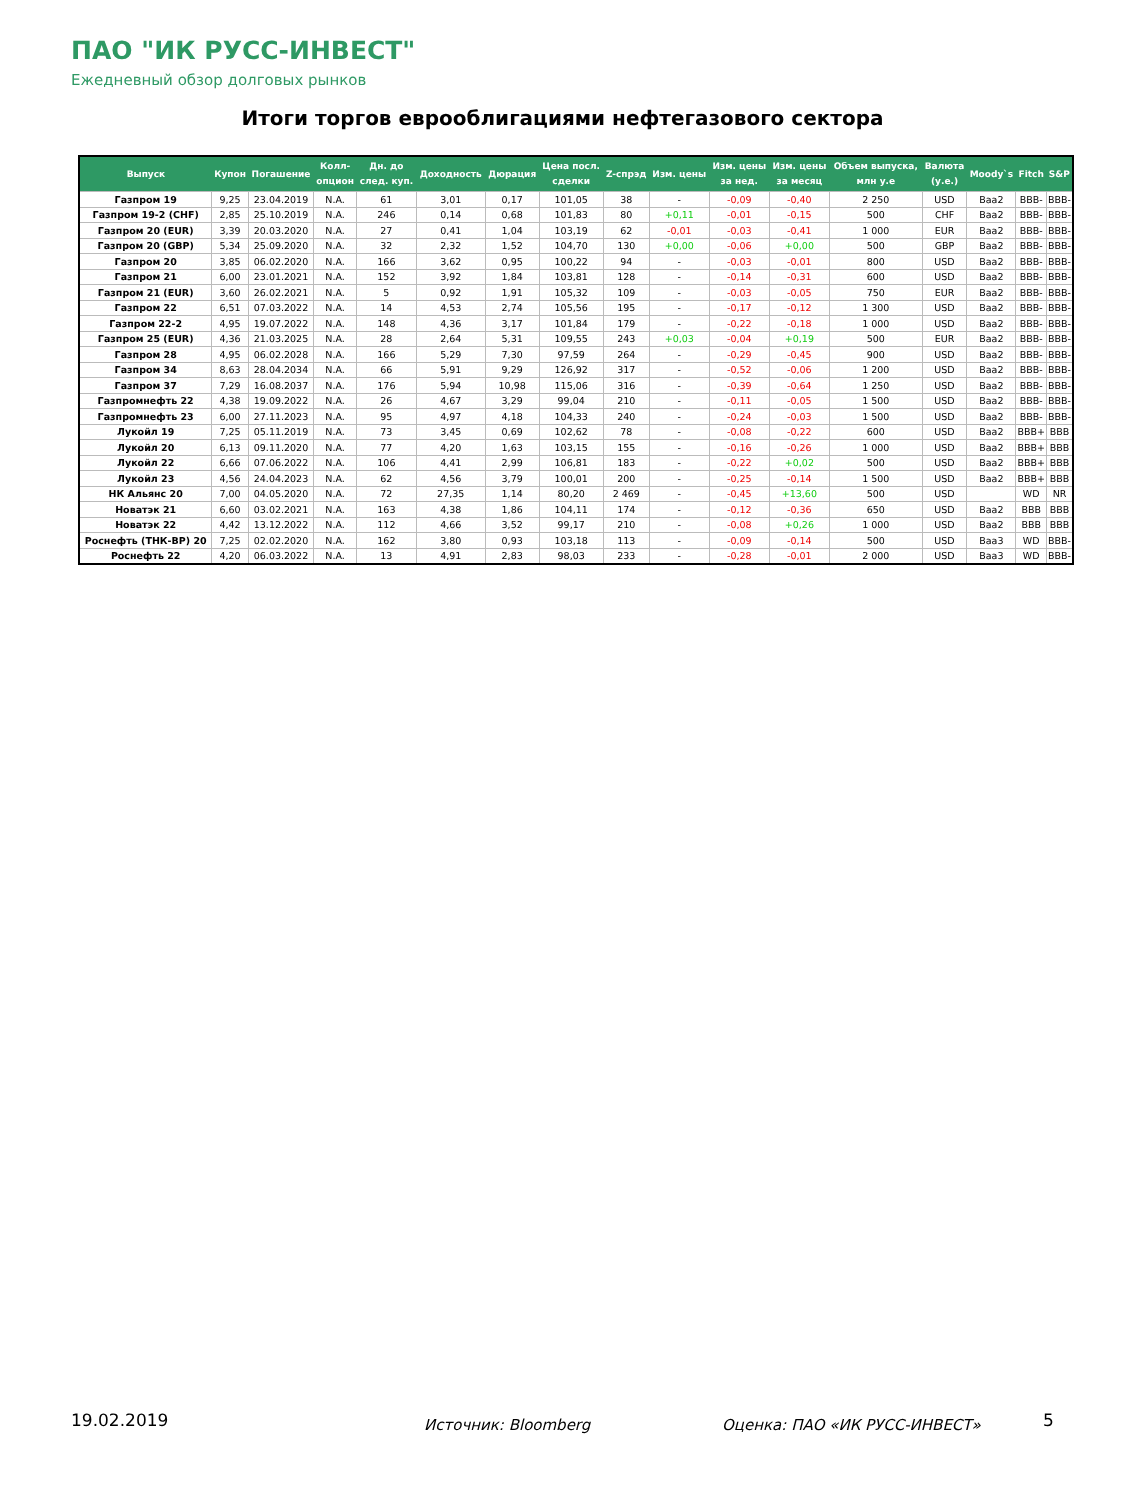ПАО "ИК РУСС-ИНВЕСТ"
Ежедневный обзор долговых рынков
Итоги торгов еврооблигациями нефтегазового сектора
| Выпуск | Купон | Погашение | Колл- опцион | Дн. до след. куп. | Доходность | Дюрация | Цена посл. сделки | Z-спрэд | Изм. цены | Изм. цены за нед. | Изм. цены за месяц | Объем выпуска, млн у.е | Валюта (у.е.) | Moody`s | Fitch | S&P |
| --- | --- | --- | --- | --- | --- | --- | --- | --- | --- | --- | --- | --- | --- | --- | --- | --- |
| Газпром 19 | 9,25 | 23.04.2019 | N.A. | 61 | 3,01 | 0,17 | 101,05 | 38 | - | -0,09 | -0,40 | 2 250 | USD | Baa2 | BBB- | BBB- |
| Газпром 19-2 (CHF) | 2,85 | 25.10.2019 | N.A. | 246 | 0,14 | 0,68 | 101,83 | 80 | +0,11 | -0,01 | -0,15 | 500 | CHF | Baa2 | BBB- | BBB- |
| Газпром 20 (EUR) | 3,39 | 20.03.2020 | N.A. | 27 | 0,41 | 1,04 | 103,19 | 62 | -0,01 | -0,03 | -0,41 | 1 000 | EUR | Baa2 | BBB- | BBB- |
| Газпром 20 (GBP) | 5,34 | 25.09.2020 | N.A. | 32 | 2,32 | 1,52 | 104,70 | 130 | +0,00 | -0,06 | +0,00 | 500 | GBP | Baa2 | BBB- | BBB- |
| Газпром 20 | 3,85 | 06.02.2020 | N.A. | 166 | 3,62 | 0,95 | 100,22 | 94 | - | -0,03 | -0,01 | 800 | USD | Baa2 | BBB- | BBB- |
| Газпром 21 | 6,00 | 23.01.2021 | N.A. | 152 | 3,92 | 1,84 | 103,81 | 128 | - | -0,14 | -0,31 | 600 | USD | Baa2 | BBB- | BBB- |
| Газпром 21 (EUR) | 3,60 | 26.02.2021 | N.A. | 5 | 0,92 | 1,91 | 105,32 | 109 | - | -0,03 | -0,05 | 750 | EUR | Baa2 | BBB- | BBB- |
| Газпром 22 | 6,51 | 07.03.2022 | N.A. | 14 | 4,53 | 2,74 | 105,56 | 195 | - | -0,17 | -0,12 | 1 300 | USD | Baa2 | BBB- | BBB- |
| Газпром 22-2 | 4,95 | 19.07.2022 | N.A. | 148 | 4,36 | 3,17 | 101,84 | 179 | - | -0,22 | -0,18 | 1 000 | USD | Baa2 | BBB- | BBB- |
| Газпром 25 (EUR) | 4,36 | 21.03.2025 | N.A. | 28 | 2,64 | 5,31 | 109,55 | 243 | +0,03 | -0,04 | +0,19 | 500 | EUR | Baa2 | BBB- | BBB- |
| Газпром 28 | 4,95 | 06.02.2028 | N.A. | 166 | 5,29 | 7,30 | 97,59 | 264 | - | -0,29 | -0,45 | 900 | USD | Baa2 | BBB- | BBB- |
| Газпром 34 | 8,63 | 28.04.2034 | N.A. | 66 | 5,91 | 9,29 | 126,92 | 317 | - | -0,52 | -0,06 | 1 200 | USD | Baa2 | BBB- | BBB- |
| Газпром 37 | 7,29 | 16.08.2037 | N.A. | 176 | 5,94 | 10,98 | 115,06 | 316 | - | -0,39 | -0,64 | 1 250 | USD | Baa2 | BBB- | BBB- |
| Газпромнефть 22 | 4,38 | 19.09.2022 | N.A. | 26 | 4,67 | 3,29 | 99,04 | 210 | - | -0,11 | -0,05 | 1 500 | USD | Baa2 | BBB- | BBB- |
| Газпромнефть 23 | 6,00 | 27.11.2023 | N.A. | 95 | 4,97 | 4,18 | 104,33 | 240 | - | -0,24 | -0,03 | 1 500 | USD | Baa2 | BBB- | BBB- |
| Лукойл 19 | 7,25 | 05.11.2019 | N.A. | 73 | 3,45 | 0,69 | 102,62 | 78 | - | -0,08 | -0,22 | 600 | USD | Baa2 | BBB+ | BBB |
| Лукойл 20 | 6,13 | 09.11.2020 | N.A. | 77 | 4,20 | 1,63 | 103,15 | 155 | - | -0,16 | -0,26 | 1 000 | USD | Baa2 | BBB+ | BBB |
| Лукойл 22 | 6,66 | 07.06.2022 | N.A. | 106 | 4,41 | 2,99 | 106,81 | 183 | - | -0,22 | +0,02 | 500 | USD | Baa2 | BBB+ | BBB |
| Лукойл 23 | 4,56 | 24.04.2023 | N.A. | 62 | 4,56 | 3,79 | 100,01 | 200 | - | -0,25 | -0,14 | 1 500 | USD | Baa2 | BBB+ | BBB |
| НК Альянс 20 | 7,00 | 04.05.2020 | N.A. | 72 | 27,35 | 1,14 | 80,20 | 2 469 | - | -0,45 | +13,60 | 500 | USD | | WD | NR |
| Новатэк 21 | 6,60 | 03.02.2021 | N.A. | 163 | 4,38 | 1,86 | 104,11 | 174 | - | -0,12 | -0,36 | 650 | USD | Baa2 | BBB | BBB |
| Новатэк 22 | 4,42 | 13.12.2022 | N.A. | 112 | 4,66 | 3,52 | 99,17 | 210 | - | -0,08 | +0,26 | 1 000 | USD | Baa2 | BBB | BBB |
| Роснефть (ТНК-BP) 20 | 7,25 | 02.02.2020 | N.A. | 162 | 3,80 | 0,93 | 103,18 | 113 | - | -0,09 | -0,14 | 500 | USD | Baa3 | WD | BBB- |
| Роснефть 22 | 4,20 | 06.03.2022 | N.A. | 13 | 4,91 | 2,83 | 98,03 | 233 | - | -0,28 | -0,01 | 2 000 | USD | Baa3 | WD | BBB- |
19.02.2019 Источник: Bloomberg Оценка: ПАО «ИК РУСС-ИНВЕСТ» 5